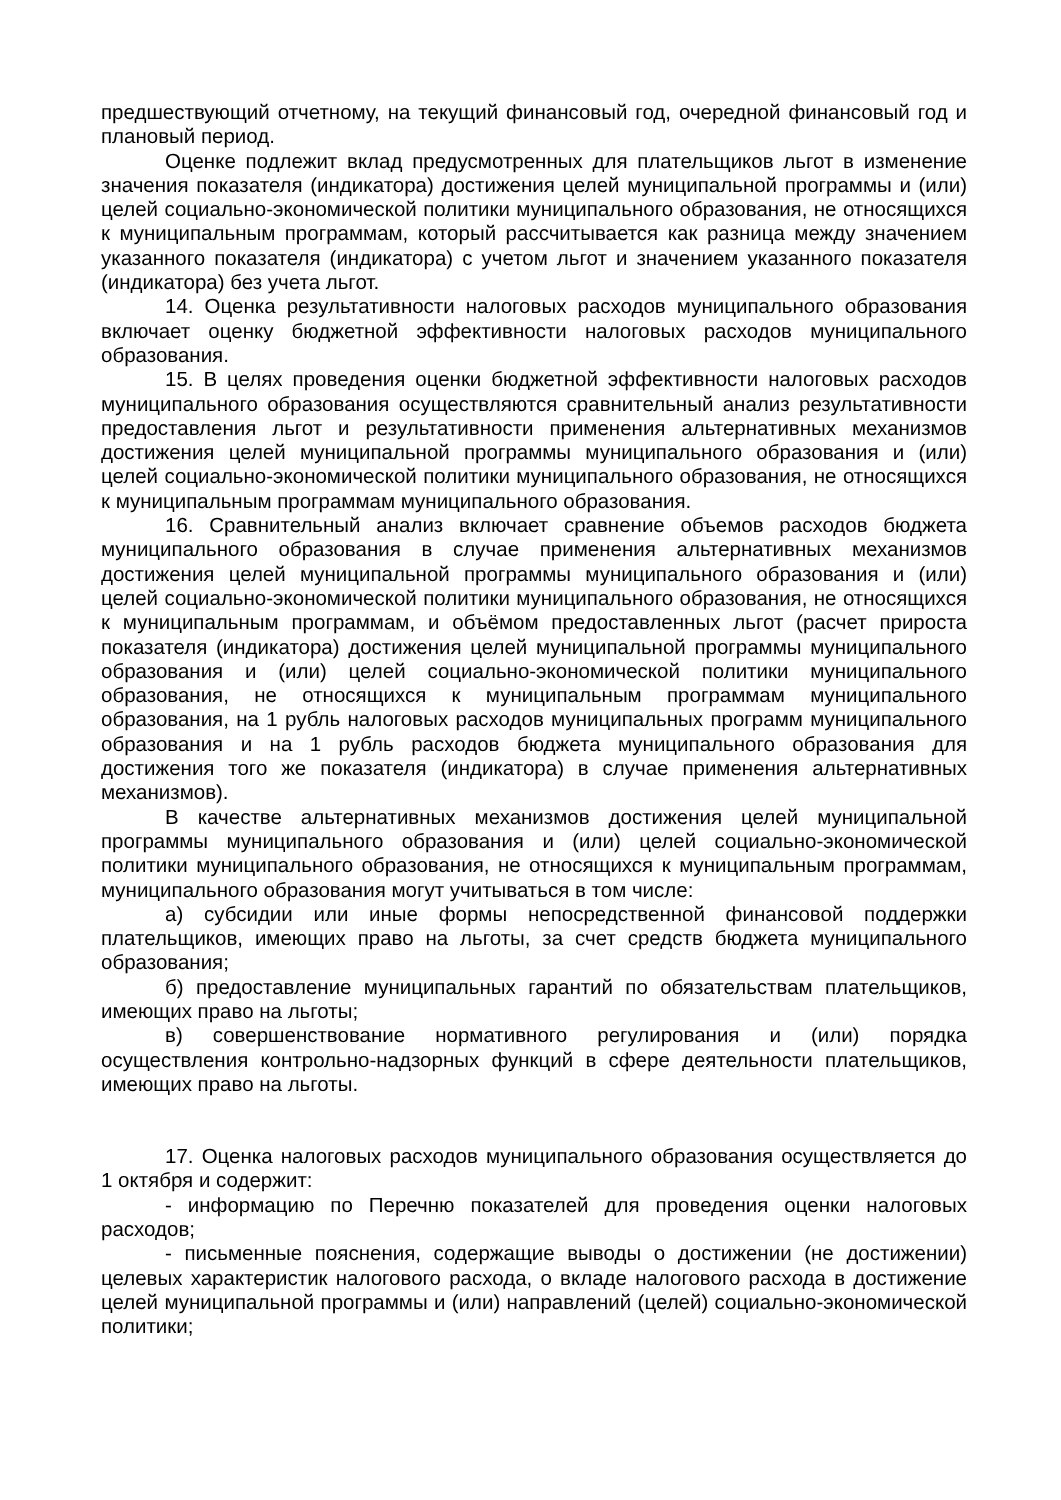предшествующий отчетному, на текущий финансовый год, очередной финансовый год и плановый период.
Оценке подлежит вклад предусмотренных для плательщиков льгот в изменение значения показателя (индикатора) достижения целей муниципальной программы и (или) целей социально-экономической политики муниципального образования, не относящихся к муниципальным программам, который рассчитывается как разница между значением указанного показателя (индикатора) с учетом льгот и значением указанного показателя (индикатора) без учета льгот.
14. Оценка результативности налоговых расходов муниципального образования включает оценку бюджетной эффективности налоговых расходов муниципального образования.
15. В целях проведения оценки бюджетной эффективности налоговых расходов муниципального образования осуществляются сравнительный анализ результативности предоставления льгот и результативности применения альтернативных механизмов достижения целей муниципальной программы муниципального образования и (или) целей социально-экономической политики муниципального образования, не относящихся к муниципальным программам муниципального образования.
16. Сравнительный анализ включает сравнение объемов расходов бюджета муниципального образования в случае применения альтернативных механизмов достижения целей муниципальной программы муниципального образования и (или) целей социально-экономической политики муниципального образования, не относящихся к муниципальным программам, и объёмом предоставленных льгот (расчет прироста показателя (индикатора) достижения целей муниципальной программы муниципального образования и (или) целей социально-экономической политики муниципального образования, не относящихся к муниципальным программам муниципального образования, на 1 рубль налоговых расходов муниципальных программ муниципального образования и на 1 рубль расходов бюджета муниципального образования для достижения того же показателя (индикатора) в случае применения альтернативных механизмов).
В качестве альтернативных механизмов достижения целей муниципальной программы муниципального образования и (или) целей социально-экономической политики муниципального образования, не относящихся к муниципальным программам, муниципального образования могут учитываться в том числе:
а) субсидии или иные формы непосредственной финансовой поддержки плательщиков, имеющих право на льготы, за счет средств бюджета муниципального образования;
б) предоставление муниципальных гарантий по обязательствам плательщиков, имеющих право на льготы;
в) совершенствование нормативного регулирования и (или) порядка осуществления контрольно-надзорных функций в сфере деятельности плательщиков, имеющих право на льготы.
17. Оценка налоговых расходов муниципального образования осуществляется до 1 октября и содержит:
- информацию по Перечню показателей для проведения оценки налоговых расходов;
- письменные пояснения, содержащие выводы о достижении (не достижении) целевых характеристик налогового расхода, о вкладе налогового расхода в достижение целей муниципальной программы и (или) направлений (целей) социально-экономической политики;